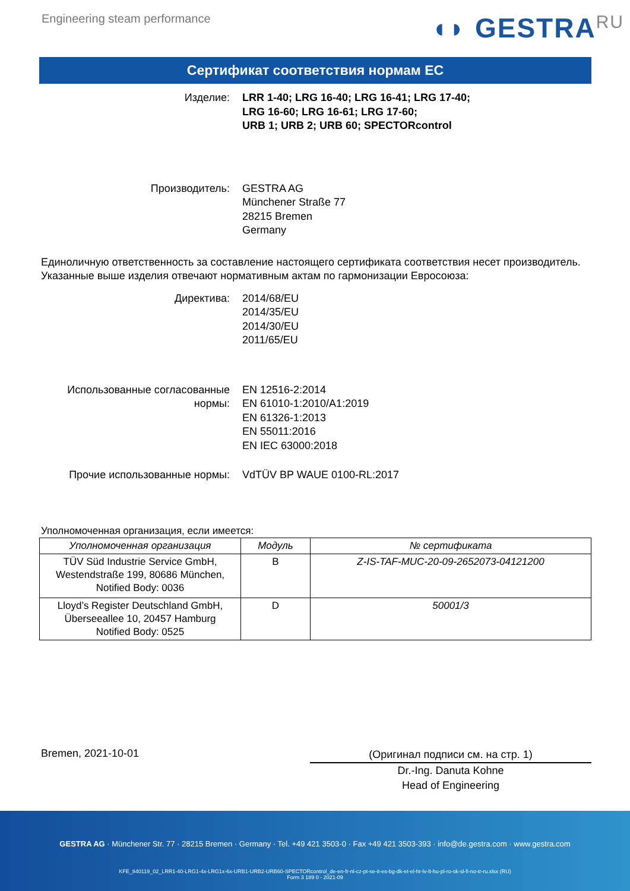Engineering steam performance
◖◗ GESTRA<sup>RU</sup>
Сертификат соответствия нормам ЕС
Изделие: LRR 1-40; LRG 16-40; LRG 16-41; LRG 17-40;
LRG 16-60; LRG 16-61; LRG 17-60;
URB 1; URB 2; URB 60; SPECTORcontrol
Производитель: GESTRA AG
Münchener Straße 77
28215 Bremen
Germany
Единоличную ответственность за составление настоящего сертификата соответствия несет производитель.
Указанные выше изделия отвечают нормативным актам по гармонизации Евросоюза:
Директива: 2014/68/EU
2014/35/EU
2014/30/EU
2011/65/EU
Использованные согласованные нормы:
EN 12516-2:2014
EN 61010-1:2010/A1:2019
EN 61326-1:2013
EN 55011:2016
EN IEC 63000:2018
Прочие использованные нормы: VdTÜV BP WAUE 0100-RL:2017
Уполномоченная организация, если имеется:
| Уполномоченная организация | Модуль | № сертификата |
| --- | --- | --- |
| TÜV Süd Industrie Service GmbH, Westendstraße 199, 80686 München, Notified Body: 0036 | B | Z-IS-TAF-MUC-20-09-2652073-04121200 |
| Lloyd’s Register Deutschland GmbH, Überseeallee 10, 20457 Hamburg Notified Body: 0525 | D | 50001/3 |
Bremen, 2021-10-01
(Оригинал подписи см. на стр. 1)
Dr.-Ing. Danuta Kohne
Head of Engineering
GESTRA AG · Münchener Str. 77 · 28215 Bremen · Germany · Tel. +49 421 3503-0 · Fax +49 421 3503-393 · info@de.gestra.com · www.gestra.com
KFE_840119_02_LRR1-40-LRG1-4x-LRG1x-6x-URB1-URB2-URB60-SPECTORcontrol_de-en-fr-nl-cz-pt-se-it-es-bg-dk-et-el-hr-lv-lt-hu-pl-ro-sk-sl-fi-no-tr-ru.xlsx (RU)
Form 3 189 0 - 2021-09